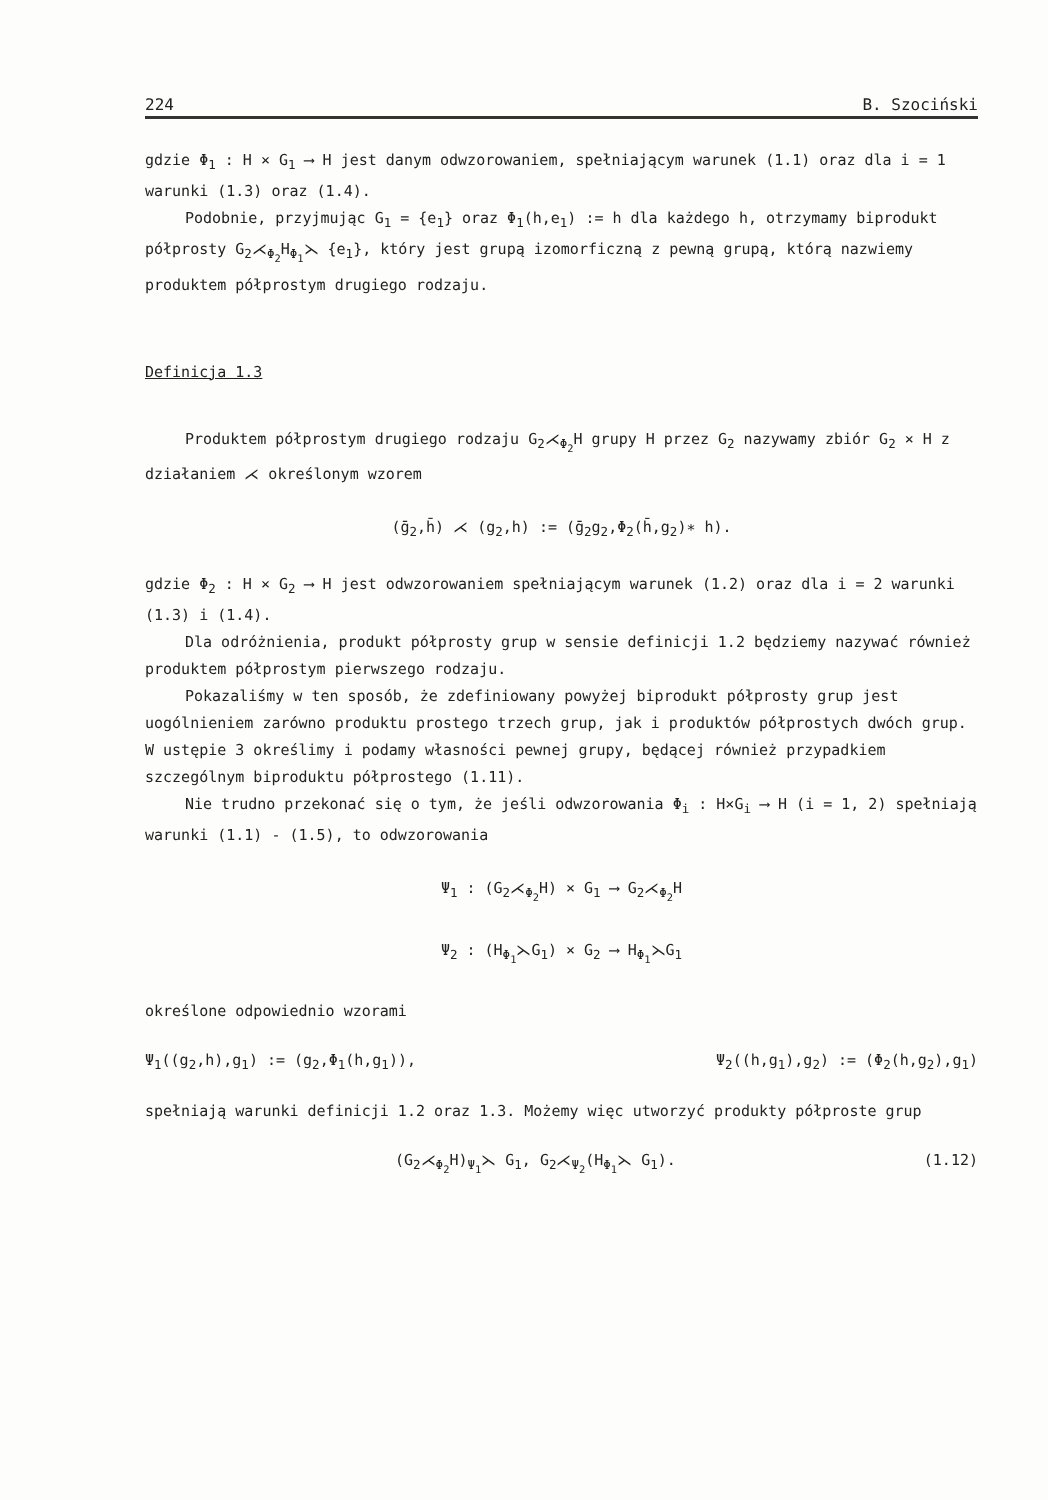224 B. Szociński
gdzie Φ<sub>1</sub> : H × G<sub>1</sub> ⟶ H jest danym odwzorowaniem, spełniającym warunek (1.1) oraz dla i = 1 warunki (1.3) oraz (1.4).
Podobnie, przyjmując G<sub>1</sub> = {e<sub>1</sub>} oraz Φ<sub>1</sub>(h,e<sub>1</sub>) := h dla każdego h, otrzymamy biprodukt półprosty G<sub>2</sub>⋌<sub>Φ<sub>2</sub></sub>H<sub>Φ<sub>1</sub></sub>⋋ {e<sub>1</sub>}, który jest grupą izomorficzną z pewną grupą, którą nazwiemy produktem półprostym drugiego rodzaju.
Definicja 1.3
Produktem półprostym drugiego rodzaju G<sub>2</sub>⋌<sub>Φ<sub>2</sub></sub>H grupy H przez G<sub>2</sub> nazywamy zbiór G<sub>2</sub> × H z działaniem ⋌ określonym wzorem
(ḡ<sub>2</sub>,h̄) ⋌ (g<sub>2</sub>,h) := (ḡ<sub>2</sub>g<sub>2</sub>,Φ<sub>2</sub>(h̄,g<sub>2</sub>)∗ h).
gdzie Φ<sub>2</sub> : H × G<sub>2</sub> ⟶ H jest odwzorowaniem spełniającym warunek (1.2) oraz dla i = 2 warunki (1.3) i (1.4).
Dla odróżnienia, produkt półprosty grup w sensie definicji 1.2 będziemy nazywać również produktem półprostym pierwszego rodzaju.
Pokazaliśmy w ten sposób, że zdefiniowany powyżej biprodukt półprosty grup jest uogólnieniem zarówno produktu prostego trzech grup, jak i produktów półprostych dwóch grup. W ustępie 3 określimy i podamy własności pewnej grupy, będącej również przypadkiem szczególnym biproduktu półprostego (1.11).
Nie trudno przekonać się o tym, że jeśli odwzorowania Φ<sub>i</sub> : H×G<sub>i</sub> ⟶ H (i = 1, 2) spełniają warunki (1.1) - (1.5), to odwzorowania
Ψ<sub>1</sub> : (G<sub>2</sub>⋌<sub>Φ<sub>2</sub></sub>H) × G<sub>1</sub> ⟶ G<sub>2</sub>⋌<sub>Φ<sub>2</sub></sub>H
Ψ<sub>2</sub> : (H<sub>Φ<sub>1</sub></sub>⋋G<sub>1</sub>) × G<sub>2</sub> ⟶ H<sub>Φ<sub>1</sub></sub>⋋G<sub>1</sub>
określone odpowiednio wzorami
Ψ<sub>1</sub>((g<sub>2</sub>,h),g<sub>1</sub>) := (g<sub>2</sub>,Φ<sub>1</sub>(h,g<sub>1</sub>)), Ψ<sub>2</sub>((h,g<sub>1</sub>),g<sub>2</sub>) := (Φ<sub>2</sub>(h,g<sub>2</sub>),g<sub>1</sub>)
spełniają warunki definicji 1.2 oraz 1.3. Możemy więc utworzyć produkty półproste grup
(G<sub>2</sub>⋌<sub>Φ<sub>2</sub></sub>H)<sub>Ψ<sub>1</sub></sub>⋋ G<sub>1</sub>, G<sub>2</sub>⋌<sub>Ψ<sub>2</sub></sub>(H<sub>Φ<sub>1</sub></sub>⋋ G<sub>1</sub>). (1.12)